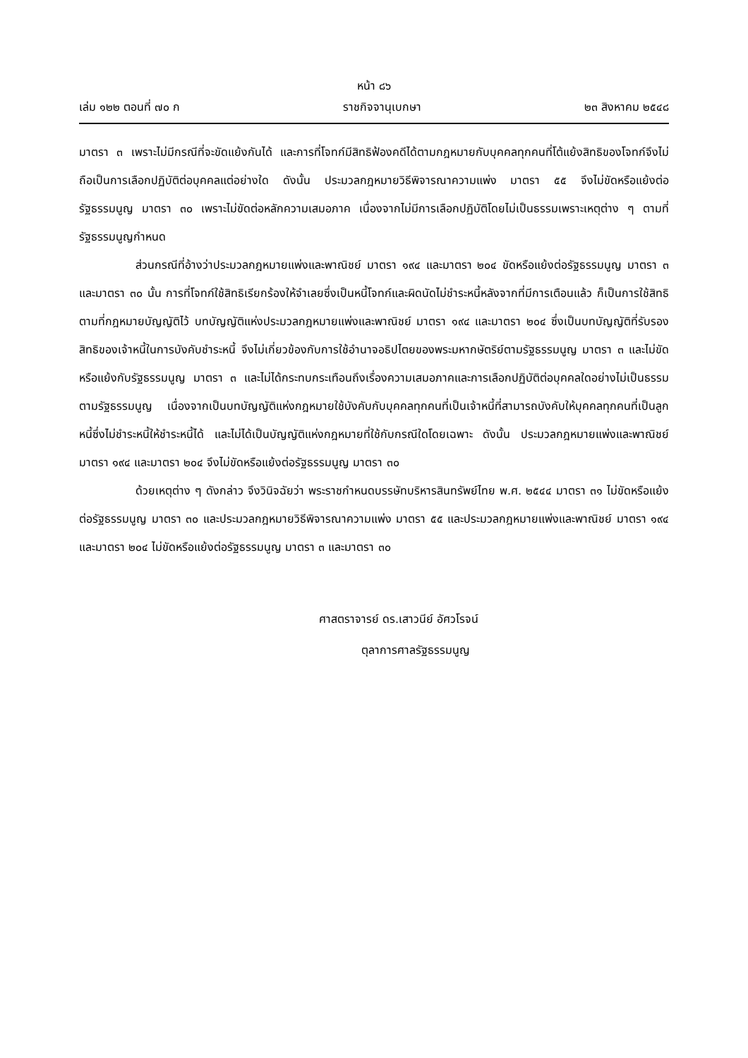หน้า ๘๖
เล่ม ๑๒๒ ตอนที่ ๗๐ ก ราชกิจจานุเบกษา ๒๓ สิงหาคม ๒๕๔๘
มาตรา ๓ เพราะไม่มีกรณีที่จะขัดแย้งกันได้ และการที่โจทก์มีสิทธิฟ้องคดีได้ตามกฎหมายกับบุคคลทุกคนที่โต้แย้งสิทธิของโจทก์จึงไม่ถือเป็นการเลือกปฏิบัติต่อบุคคลแต่อย่างใด ดังนั้น ประมวลกฎหมายวิธีพิจารณาความแพ่ง มาตรา ๕๕ จึงไม่ขัดหรือแย้งต่อรัฐธรรมนูญ มาตรา ๓๐ เพราะไม่ขัดต่อหลักความเสมอภาค เนื่องจากไม่มีการเลือกปฏิบัติโดยไม่เป็นธรรมเพราะเหตุต่าง ๆ ตามที่รัฐธรรมนูญกำหนด
ส่วนกรณีที่อ้างว่าประมวลกฎหมายแพ่งและพาณิชย์ มาตรา ๑๙๔ และมาตรา ๒๐๔ ขัดหรือแย้งต่อรัฐธรรมนูญ มาตรา ๓ และมาตรา ๓๐ นั้น การที่โจทก์ใช้สิทธิเรียกร้องให้จำเลยซึ่งเป็นหนี้โจทก์และผิดนัดไม่ชำระหนี้หลังจากที่มีการเตือนแล้ว ก็เป็นการใช้สิทธิตามที่กฎหมายบัญญัติไว้ บทบัญญัติแห่งประมวลกฎหมายแพ่งและพาณิชย์ มาตรา ๑๙๔ และมาตรา ๒๐๔ ซึ่งเป็นบทบัญญัติที่รับรองสิทธิของเจ้าหนี้ในการบังคับชำระหนี้ จึงไม่เกี่ยวข้องกับการใช้อำนาจอธิปไตยของพระมหากษัตริย์ตามรัฐธรรมนูญ มาตรา ๓ และไม่ขัดหรือแย้งกับรัฐธรรมนูญ มาตรา ๓ และไม่ได้กระทบกระเทือนถึงเรื่องความเสมอภาคและการเลือกปฏิบัติต่อบุคคลใดอย่างไม่เป็นธรรมตามรัฐธรรมนูญ เนื่องจากเป็นบทบัญญัติแห่งกฎหมายใช้บังคับกับบุคคลทุกคนที่เป็นเจ้าหนี้ที่สามารถบังคับให้บุคคลทุกคนที่เป็นลูกหนี้ซึ่งไม่ชำระหนี้ให้ชำระหนี้ได้ และไม่ได้เป็นบัญญัติแห่งกฎหมายที่ใช้กับกรณีใดโดยเฉพาะ ดังนั้น ประมวลกฎหมายแพ่งและพาณิชย์ มาตรา ๑๙๔ และมาตรา ๒๐๔ จึงไม่ขัดหรือแย้งต่อรัฐธรรมนูญ มาตรา ๓๐
ด้วยเหตุต่าง ๆ ดังกล่าว จึงวินิจฉัยว่า พระราชกำหนดบรรษัทบริหารสินทรัพย์ไทย พ.ศ. ๒๕๔๔ มาตรา ๓๑ ไม่ขัดหรือแย้งต่อรัฐธรรมนูญ มาตรา ๓๐ และประมวลกฎหมายวิธีพิจารณาความแพ่ง มาตรา ๕๕ และประมวลกฎหมายแพ่งและพาณิชย์ มาตรา ๑๙๔ และมาตรา ๒๐๔ ไม่ขัดหรือแย้งต่อรัฐธรรมนูญ มาตรา ๓ และมาตรา ๓๐
ศาสตราจารย์ ดร.เสาวนีย์ อัศวโรจน์
ตุลาการศาลรัฐธรรมนูญ